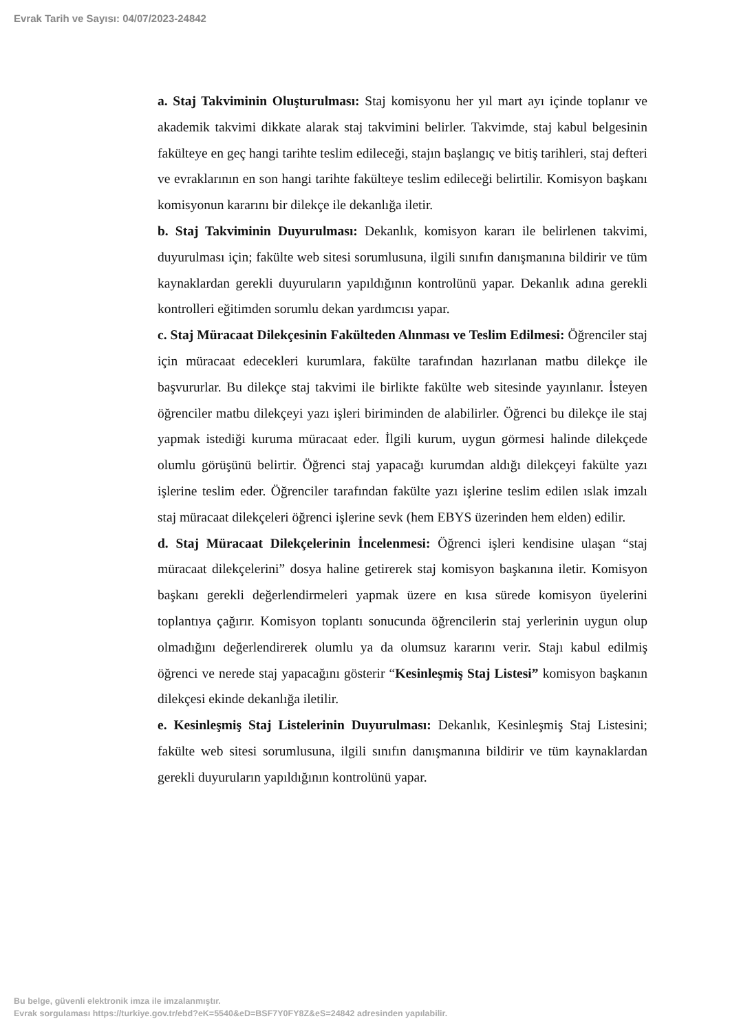Evrak Tarih ve Sayısı: 04/07/2023-24842
a. Staj Takviminin Oluşturulması: Staj komisyonu her yıl mart ayı içinde toplanır ve akademik takvimi dikkate alarak staj takvimini belirler. Takvimde, staj kabul belgesinin fakülteye en geç hangi tarihte teslim edileceği, stajın başlangıç ve bitiş tarihleri, staj defteri ve evraklarının en son hangi tarihte fakülteye teslim edileceği belirtilir. Komisyon başkanı komisyonun kararını bir dilekçe ile dekanlığa iletir.
b. Staj Takviminin Duyurulması: Dekanlık, komisyon kararı ile belirlenen takvimi, duyurulması için; fakülte web sitesi sorumlusuna, ilgili sınıfın danışmanına bildirir ve tüm kaynaklardan gerekli duyuruların yapıldığının kontrolünü yapar. Dekanlık adına gerekli kontrolleri eğitimden sorumlu dekan yardımcısı yapar.
c. Staj Müracaat Dilekçesinin Fakülteden Alınması ve Teslim Edilmesi: Öğrenciler staj için müracaat edecekleri kurumlara, fakülte tarafından hazırlanan matbu dilekçe ile başvururlar. Bu dilekçe staj takvimi ile birlikte fakülte web sitesinde yayınlanır. İsteyen öğrenciler matbu dilekçeyi yazı işleri biriminden de alabilirler. Öğrenci bu dilekçe ile staj yapmak istediği kuruma müracaat eder. İlgili kurum, uygun görmesi halinde dilekçede olumlu görüşünü belirtir. Öğrenci staj yapacağı kurumdan aldığı dilekçeyi fakülte yazı işlerine teslim eder. Öğrenciler tarafından fakülte yazı işlerine teslim edilen ıslak imzalı staj müracaat dilekçeleri öğrenci işlerine sevk (hem EBYS üzerinden hem elden) edilir.
d. Staj Müracaat Dilekçelerinin İncelenmesi: Öğrenci işleri kendisine ulaşan “staj müracaat dilekçelerini” dosya haline getirerek staj komisyon başkanına iletir. Komisyon başkanı gerekli değerlendirmeleri yapmak üzere en kısa sürede komisyon üyelerini toplantıya çağırır. Komisyon toplantı sonucunda öğrencilerin staj yerlerinin uygun olup olmadığını değerlendirerek olumlu ya da olumsuz kararını verir. Stajı kabul edilmiş öğrenci ve nerede staj yapacağını gösterir “Kesinleşmiş Staj Listesi” komisyon başkanın dilekçesi ekinde dekanlığa iletilir.
e. Kesinleşmiş Staj Listelerinin Duyurulması: Dekanlık, Kesinleşmiş Staj Listesini; fakülte web sitesi sorumlusuna, ilgili sınıfın danışmanına bildirir ve tüm kaynaklardan gerekli duyuruların yapıldığının kontrolünü yapar.
Bu belge, güvenli elektronik imza ile imzalanmıştır.
Evrak sorgulaması https://turkiye.gov.tr/ebd?eK=5540&eD=BSF7Y0FY8Z&eS=24842 adresinden yapılabilir.